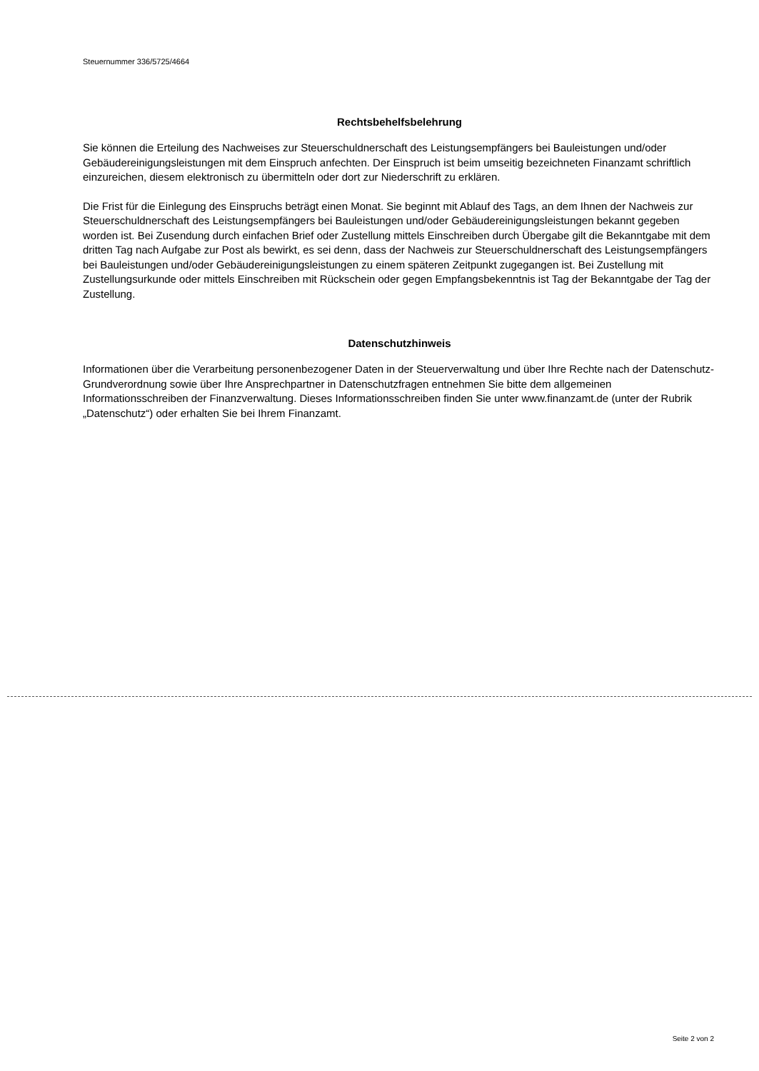Steuernummer 336/5725/4664
Rechtsbehelfsbelehrung
Sie können die Erteilung des Nachweises zur Steuerschuldnerschaft des Leistungsempfängers bei Bauleistungen und/oder Gebäudereinigungsleistungen mit dem Einspruch anfechten. Der Einspruch ist beim umseitig bezeichneten Finanzamt schriftlich einzureichen, diesem elektronisch zu übermitteln oder dort zur Niederschrift zu erklären.
Die Frist für die Einlegung des Einspruchs beträgt einen Monat. Sie beginnt mit Ablauf des Tags, an dem Ihnen der Nachweis zur Steuerschuldnerschaft des Leistungsempfängers bei Bauleistungen und/oder Gebäudereinigungsleistungen bekannt gegeben worden ist. Bei Zusendung durch einfachen Brief oder Zustellung mittels Einschreiben durch Übergabe gilt die Bekanntgabe mit dem dritten Tag nach Aufgabe zur Post als bewirkt, es sei denn, dass der Nachweis zur Steuerschuldnerschaft des Leistungsempfängers bei Bauleistungen und/oder Gebäudereinigungsleistungen zu einem späteren Zeitpunkt zugegangen ist. Bei Zustellung mit Zustellungsurkunde oder mittels Einschreiben mit Rückschein oder gegen Empfangsbekenntnis ist Tag der Bekanntgabe der Tag der Zustellung.
Datenschutzhinweis
Informationen über die Verarbeitung personenbezogener Daten in der Steuerverwaltung und über Ihre Rechte nach der Datenschutz-Grundverordnung sowie über Ihre Ansprechpartner in Datenschutzfragen entnehmen Sie bitte dem allgemeinen Informationsschreiben der Finanzverwaltung. Dieses Informationsschreiben finden Sie unter www.finanzamt.de (unter der Rubrik „Datenschutz“) oder erhalten Sie bei Ihrem Finanzamt.
Seite 2 von 2